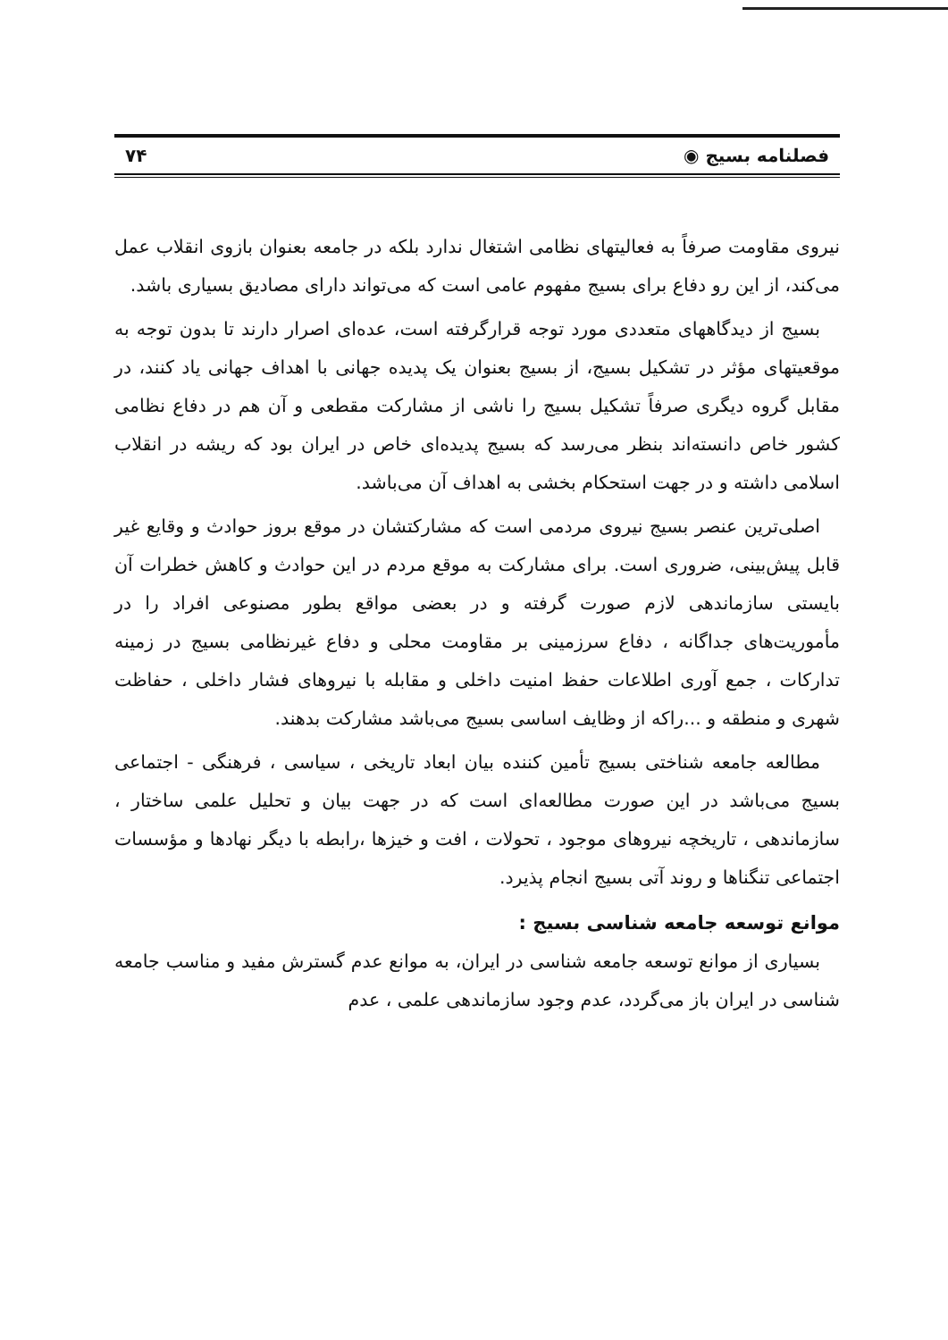فصلنامه بسیج ◉ ۷۴
نیروی مقاومت صرفاً به فعالیتهای نظامی اشتغال ندارد بلکه در جامعه بعنوان بازوی انقلاب عمل می‌کند، از این رو دفاع برای بسیج مفهوم عامی است که می‌تواند دارای مصادیق بسیاری باشد.
بسیج از دیدگاههای متعددی مورد توجه قرارگرفته است، عده‌ای اصرار دارند تا بدون توجه به موقعیتهای مؤثر در تشکیل بسیج، از بسیج بعنوان یک پدیده جهانی با اهداف جهانی یاد کنند، در مقابل گروه دیگری صرفاً تشکیل بسیج را ناشی از مشارکت مقطعی و آن هم در دفاع نظامی کشور خاص دانسته‌اند بنظر می‌رسد که بسیج پدیده‌ای خاص در ایران بود که ریشه در انقلاب اسلامی داشته و در جهت استحکام بخشی به اهداف آن می‌باشد.
اصلی‌ترین عنصر بسیج نیروی مردمی است که مشارکتشان در موقع بروز حوادث و وقایع غیر قابل پیش‌بینی، ضروری است. برای مشارکت به موقع مردم در این حوادث و کاهش خطرات آن بایستی سازماندهی لازم صورت گرفته و در بعضی مواقع بطور مصنوعی افراد را در مأموریت‌های جداگانه ، دفاع سرزمینی بر مقاومت محلی و دفاع غیرنظامی بسیج در زمینه تدارکات ، جمع آوری اطلاعات حفظ امنیت داخلی و مقابله با نیروهای فشار داخلی ، حفاظت شهری و منطقه و ...راکه از وظایف اساسی بسیج می‌باشد مشارکت بدهند.
مطالعه جامعه شناختی بسیج تأمین کننده بیان ابعاد تاریخی ، سیاسی ، فرهنگی - اجتماعی بسیج می‌باشد در این صورت مطالعه‌ای است که در جهت بیان و تحلیل علمی ساختار ، سازماندهی ، تاریخچه نیروهای موجود ، تحولات ، افت و خیزها ،رابطه با دیگر نهادها و مؤسسات اجتماعی تنگناها و روند آتی بسیج انجام پذیرد.
موانع توسعه جامعه شناسی بسیج :
بسیاری از موانع توسعه جامعه شناسی در ایران، به موانع عدم گسترش مفید و مناسب جامعه شناسی در ایران باز می‌گردد، عدم وجود سازماندهی علمی ، عدم